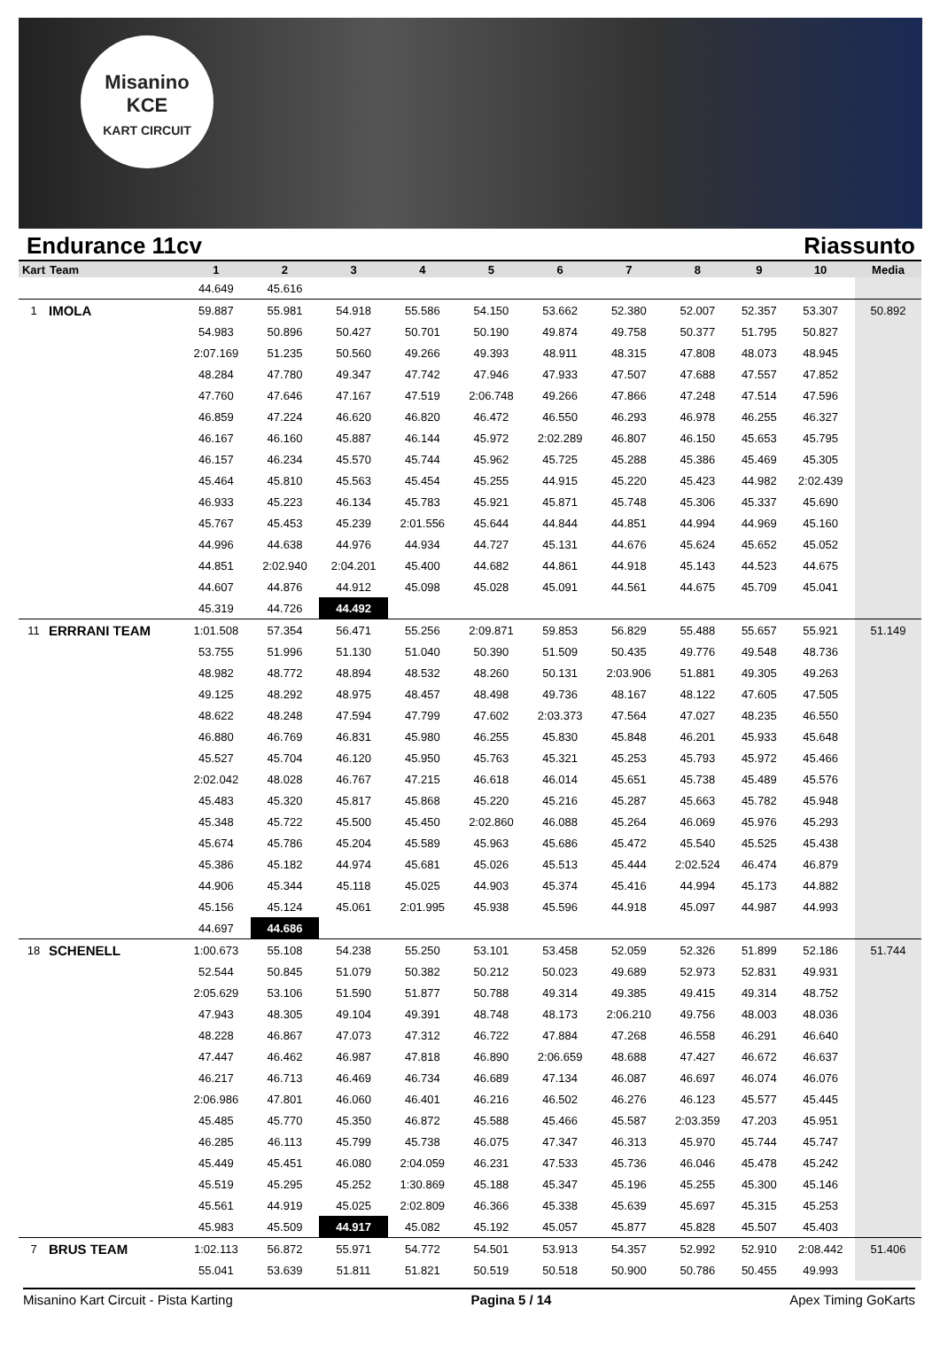Misanino
KCE
KART CIRCUIT
Endurance 11cv Riassunto
| Kart | Team | 1 | 2 | 3 | 4 | 5 | 6 | 7 | 8 | 9 | 10 | Media |
| --- | --- | --- | --- | --- | --- | --- | --- | --- | --- | --- | --- | --- |
| | | 44.649 | 45.616 | | | | | | | | | |
| 1 | IMOLA | 59.887 | 55.981 | 54.918 | 55.586 | 54.150 | 53.662 | 52.380 | 52.007 | 52.357 | 53.307 | 50.892 |
| | | 54.983 | 50.896 | 50.427 | 50.701 | 50.190 | 49.874 | 49.758 | 50.377 | 51.795 | 50.827 | |
| | | 2:07.169 | 51.235 | 50.560 | 49.266 | 49.393 | 48.911 | 48.315 | 47.808 | 48.073 | 48.945 | |
| | | 48.284 | 47.780 | 49.347 | 47.742 | 47.946 | 47.933 | 47.507 | 47.688 | 47.557 | 47.852 | |
| | | 47.760 | 47.646 | 47.167 | 47.519 | 2:06.748 | 49.266 | 47.866 | 47.248 | 47.514 | 47.596 | |
| | | 46.859 | 47.224 | 46.620 | 46.820 | 46.472 | 46.550 | 46.293 | 46.978 | 46.255 | 46.327 | |
| | | 46.167 | 46.160 | 45.887 | 46.144 | 45.972 | 2:02.289 | 46.807 | 46.150 | 45.653 | 45.795 | |
| | | 46.157 | 46.234 | 45.570 | 45.744 | 45.962 | 45.725 | 45.288 | 45.386 | 45.469 | 45.305 | |
| | | 45.464 | 45.810 | 45.563 | 45.454 | 45.255 | 44.915 | 45.220 | 45.423 | 44.982 | 2:02.439 | |
| | | 46.933 | 45.223 | 46.134 | 45.783 | 45.921 | 45.871 | 45.748 | 45.306 | 45.337 | 45.690 | |
| | | 45.767 | 45.453 | 45.239 | 2:01.556 | 45.644 | 44.844 | 44.851 | 44.994 | 44.969 | 45.160 | |
| | | 44.996 | 44.638 | 44.976 | 44.934 | 44.727 | 45.131 | 44.676 | 45.624 | 45.652 | 45.052 | |
| | | 44.851 | 2:02.940 | 2:04.201 | 45.400 | 44.682 | 44.861 | 44.918 | 45.143 | 44.523 | 44.675 | |
| | | 44.607 | 44.876 | 44.912 | 45.098 | 45.028 | 45.091 | 44.561 | 44.675 | 45.709 | 45.041 | |
| | | 45.319 | 44.726 | 44.492 | | | | | | | | |
| 11 | ERRRANI TEAM | 1:01.508 | 57.354 | 56.471 | 55.256 | 2:09.871 | 59.853 | 56.829 | 55.488 | 55.657 | 55.921 | 51.149 |
| | | 53.755 | 51.996 | 51.130 | 51.040 | 50.390 | 51.509 | 50.435 | 49.776 | 49.548 | 48.736 | |
| | | 48.982 | 48.772 | 48.894 | 48.532 | 48.260 | 50.131 | 2:03.906 | 51.881 | 49.305 | 49.263 | |
| | | 49.125 | 48.292 | 48.975 | 48.457 | 48.498 | 49.736 | 48.167 | 48.122 | 47.605 | 47.505 | |
| | | 48.622 | 48.248 | 47.594 | 47.799 | 47.602 | 2:03.373 | 47.564 | 47.027 | 48.235 | 46.550 | |
| | | 46.880 | 46.769 | 46.831 | 45.980 | 46.255 | 45.830 | 45.848 | 46.201 | 45.933 | 45.648 | |
| | | 45.527 | 45.704 | 46.120 | 45.950 | 45.763 | 45.321 | 45.253 | 45.793 | 45.972 | 45.466 | |
| | | 2:02.042 | 48.028 | 46.767 | 47.215 | 46.618 | 46.014 | 45.651 | 45.738 | 45.489 | 45.576 | |
| | | 45.483 | 45.320 | 45.817 | 45.868 | 45.220 | 45.216 | 45.287 | 45.663 | 45.782 | 45.948 | |
| | | 45.348 | 45.722 | 45.500 | 45.450 | 2:02.860 | 46.088 | 45.264 | 46.069 | 45.976 | 45.293 | |
| | | 45.674 | 45.786 | 45.204 | 45.589 | 45.963 | 45.686 | 45.472 | 45.540 | 45.525 | 45.438 | |
| | | 45.386 | 45.182 | 44.974 | 45.681 | 45.026 | 45.513 | 45.444 | 2:02.524 | 46.474 | 46.879 | |
| | | 44.906 | 45.344 | 45.118 | 45.025 | 44.903 | 45.374 | 45.416 | 44.994 | 45.173 | 44.882 | |
| | | 45.156 | 45.124 | 45.061 | 2:01.995 | 45.938 | 45.596 | 44.918 | 45.097 | 44.987 | 44.993 | |
| | | 44.697 | 44.686 | | | | | | | | | |
| 18 | SCHENELL | 1:00.673 | 55.108 | 54.238 | 55.250 | 53.101 | 53.458 | 52.059 | 52.326 | 51.899 | 52.186 | 51.744 |
| | | 52.544 | 50.845 | 51.079 | 50.382 | 50.212 | 50.023 | 49.689 | 52.973 | 52.831 | 49.931 | |
| | | 2:05.629 | 53.106 | 51.590 | 51.877 | 50.788 | 49.314 | 49.385 | 49.415 | 49.314 | 48.752 | |
| | | 47.943 | 48.305 | 49.104 | 49.391 | 48.748 | 48.173 | 2:06.210 | 49.756 | 48.003 | 48.036 | |
| | | 48.228 | 46.867 | 47.073 | 47.312 | 46.722 | 47.884 | 47.268 | 46.558 | 46.291 | 46.640 | |
| | | 47.447 | 46.462 | 46.987 | 47.818 | 46.890 | 2:06.659 | 48.688 | 47.427 | 46.672 | 46.637 | |
| | | 46.217 | 46.713 | 46.469 | 46.734 | 46.689 | 47.134 | 46.087 | 46.697 | 46.074 | 46.076 | |
| | | 2:06.986 | 47.801 | 46.060 | 46.401 | 46.216 | 46.502 | 46.276 | 46.123 | 45.577 | 45.445 | |
| | | 45.485 | 45.770 | 45.350 | 46.872 | 45.588 | 45.466 | 45.587 | 2:03.359 | 47.203 | 45.951 | |
| | | 46.285 | 46.113 | 45.799 | 45.738 | 46.075 | 47.347 | 46.313 | 45.970 | 45.744 | 45.747 | |
| | | 45.449 | 45.451 | 46.080 | 2:04.059 | 46.231 | 47.533 | 45.736 | 46.046 | 45.478 | 45.242 | |
| | | 45.519 | 45.295 | 45.252 | 1:30.869 | 45.188 | 45.347 | 45.196 | 45.255 | 45.300 | 45.146 | |
| | | 45.561 | 44.919 | 45.025 | 2:02.809 | 46.366 | 45.338 | 45.639 | 45.697 | 45.315 | 45.253 | |
| | | 45.983 | 45.509 | 44.917 | 45.082 | 45.192 | 45.057 | 45.877 | 45.828 | 45.507 | 45.403 | |
| 7 | BRUS TEAM | 1:02.113 | 56.872 | 55.971 | 54.772 | 54.501 | 53.913 | 54.357 | 52.992 | 52.910 | 2:08.442 | 51.406 |
| | | 55.041 | 53.639 | 51.811 | 51.821 | 50.519 | 50.518 | 50.900 | 50.786 | 50.455 | 49.993 | |
Misanino Kart Circuit - Pista Karting Pagina 5 / 14 Apex Timing GoKarts